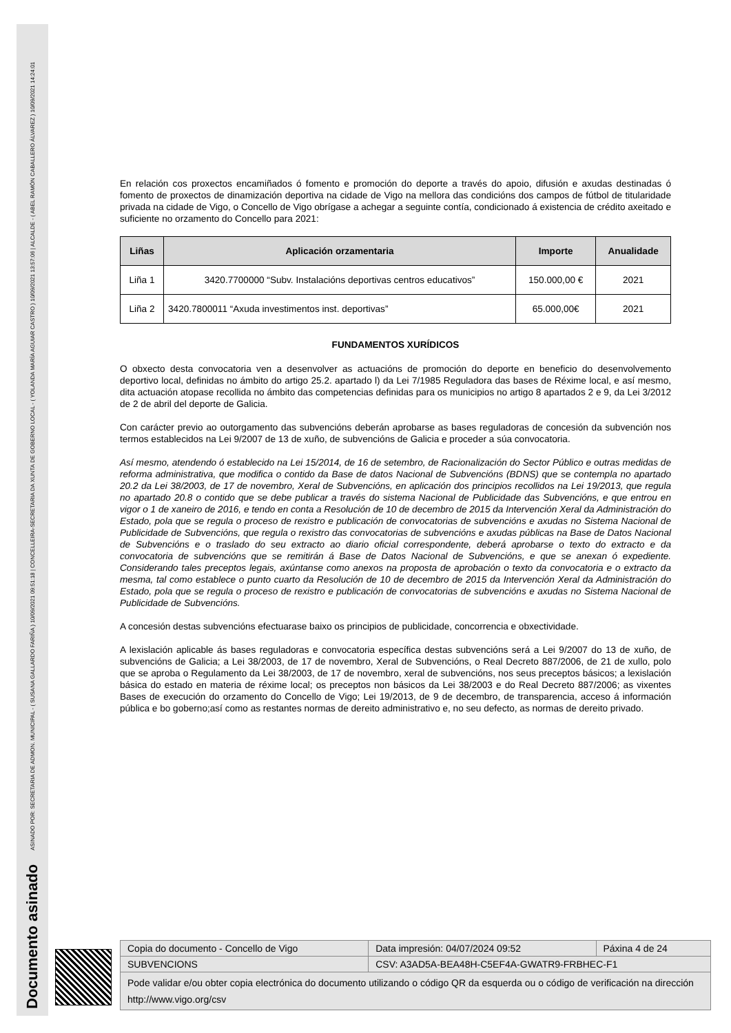Documento asinado ASINADO POR: SECRETARIA DE ADMON. MUNICIPAL - ( SUSANA GALLARDO FARIÑA ) 10/09/2021 09:51:18 | CONCELLEIRA-SECRETARIA DA XUNTA DE GOBERNO LOCAL - ( YOLANDA MARÍA AGUIAR CASTRO ) 10/09/2021 13:57:06 | ALCALDE - ( ABEL RAMÓN CABALLERO ÁLVAREZ ) 10/09/2021 14:24:01
En relación cos proxectos encamiñados ó fomento e promoción do deporte a través do apoio, difusión e axudas destinadas ó fomento de proxectos de dinamización deportiva na cidade de Vigo na mellora das condicións dos campos de fútbol de titularidade privada na cidade de Vigo, o Concello de Vigo obrígase a achegar a seguinte contía, condicionado á existencia de crédito axeitado e suficiente no orzamento do Concello para 2021:
| Liñas | Aplicación orzamentaria | Importe | Anualidade |
| --- | --- | --- | --- |
| Liña 1 | 3420.7700000 “Subv. Instalacións deportivas centros educativos” | 150.000,00 € | 2021 |
| Liña 2 | 3420.7800011 “Axuda investimentos inst. deportivas” | 65.000,00€ | 2021 |
FUNDAMENTOS XURÍDICOS
O obxecto desta convocatoria ven a desenvolver as actuacións de promoción do deporte en beneficio do desenvolvemento deportivo local, definidas no ámbito do artigo 25.2. apartado l) da Lei 7/1985 Reguladora das bases de Réxime local, e así mesmo, dita actuación atopase recollida no ámbito das competencias definidas para os municipios no artigo 8 apartados 2 e 9, da Lei 3/2012 de 2 de abril del deporte de Galicia.
Con carácter previo ao outorgamento das subvencións deberán aprobarse as bases reguladoras de concesión da subvención nos termos establecidos na Lei 9/2007 de 13 de xuño, de subvencións de Galicia e proceder a súa convocatoria.
Así mesmo, atendendo ó establecido na Lei 15/2014, de 16 de setembro, de Racionalización do Sector Público e outras medidas de reforma administrativa, que modifica o contido da Base de datos Nacional de Subvencións (BDNS) que se contempla no apartado 20.2 da Lei 38/2003, de 17 de novembro, Xeral de Subvencións, en aplicación dos principios recollidos na Lei 19/2013, que regula no apartado 20.8 o contido que se debe publicar a través do sistema Nacional de Publicidade das Subvencións, e que entrou en vigor o 1 de xaneiro de 2016, e tendo en conta a Resolución de 10 de decembro de 2015 da Intervención Xeral da Administración do Estado, pola que se regula o proceso de rexistro e publicación de convocatorias de subvencións e axudas no Sistema Nacional de Publicidade de Subvencións, que regula o rexistro das convocatorias de subvencións e axudas públicas na Base de Datos Nacional de Subvencións e o traslado do seu extracto ao diario oficial correspondente, deberá aprobarse o texto do extracto e da convocatoria de subvencións que se remitirán á Base de Datos Nacional de Subvencións, e que se anexan ó expediente. Considerando tales preceptos legais, axúntanse como anexos na proposta de aprobación o texto da convocatoria e o extracto da mesma, tal como establece o punto cuarto da Resolución de 10 de decembro de 2015 da Intervención Xeral da Administración do Estado, pola que se regula o proceso de rexistro e publicación de convocatorias de subvencións e axudas no Sistema Nacional de Publicidade de Subvencións.
A concesión destas subvencións efectuarase baixo os principios de publicidade, concorrencia e obxectividade.
A lexislación aplicable ás bases reguladoras e convocatoria específica destas subvencións será a Lei 9/2007 do 13 de xuño, de subvencións de Galicia; a Lei 38/2003, de 17 de novembro, Xeral de Subvencións, o Real Decreto 887/2006, de 21 de xullo, polo que se aproba o Regulamento da Lei 38/2003, de 17 de novembro, xeral de subvencións, nos seus preceptos básicos; a lexislación básica do estado en materia de réxime local; os preceptos non básicos da Lei 38/2003 e do Real Decreto 887/2006; as vixentes Bases de execución do orzamento do Concello de Vigo; Lei 19/2013, de 9 de decembro, de transparencia, acceso á información pública e bo goberno;así como as restantes normas de dereito administrativo e, no seu defecto, as normas de dereito privado.
| Copia do documento - Concello de Vigo | Data impresión: 04/07/2024 09:52 | Páxina 4 de 24 |
| SUBVENCIONS | CSV: A3AD5A-BEA48H-C5EF4A-GWATR9-FRBHEC-F1 | |
| Pode validar e/ou obter copia electrónica do documento utilizando o código QR da esquerda ou o código de verificación na dirección http://www.vigo.org/csv | | |